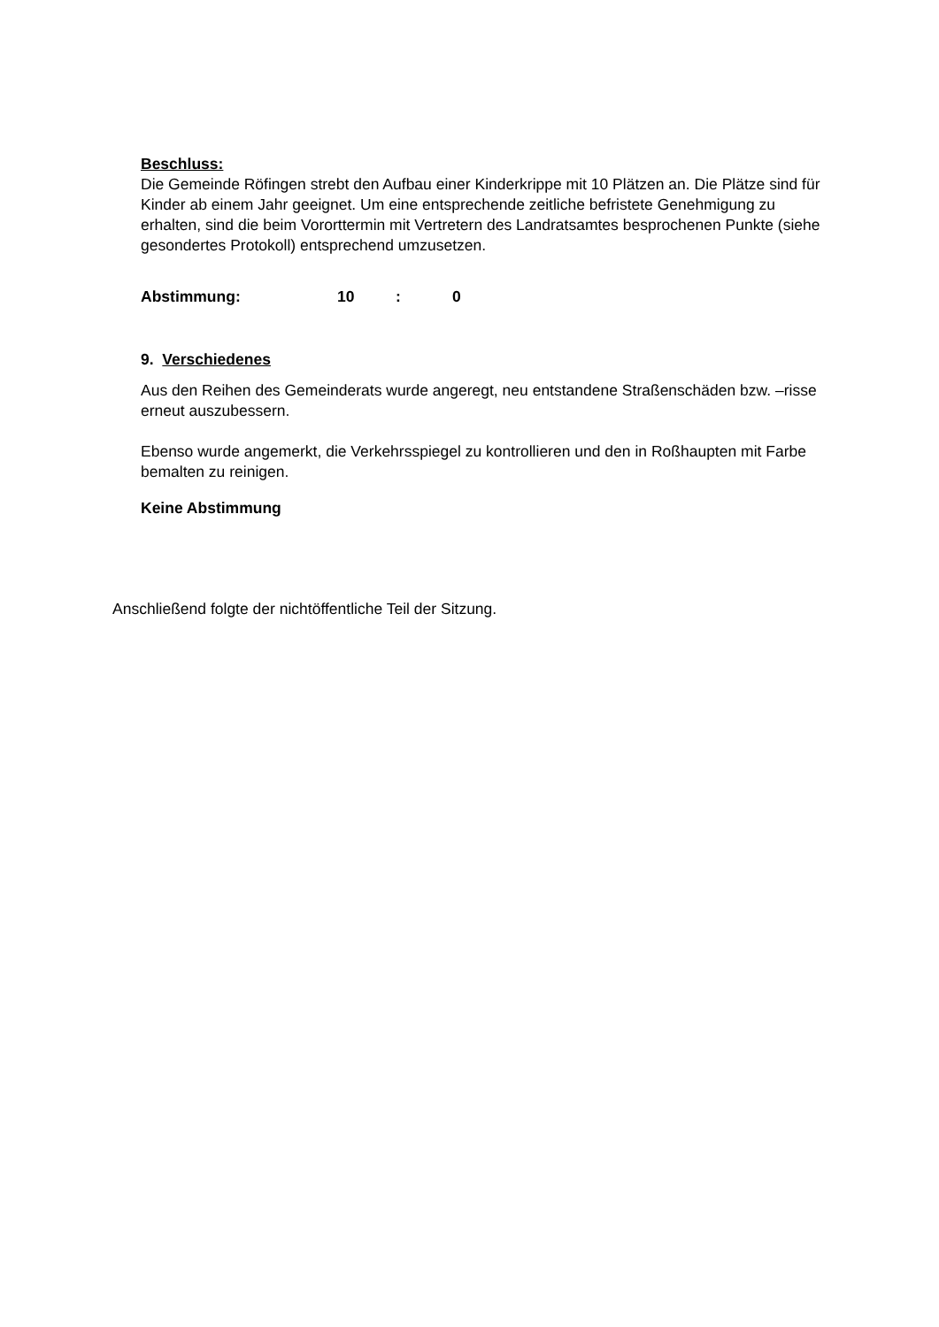Beschluss:
Die Gemeinde Röfingen strebt den Aufbau einer Kinderkrippe mit 10 Plätzen an. Die Plätze sind für Kinder ab einem Jahr geeignet. Um eine entsprechende zeitliche befristete Genehmigung zu erhalten, sind die beim Vororttermin mit Vertretern des Landratsamtes besprochenen Punkte (siehe gesondertes Protokoll) entsprechend umzusetzen.
Abstimmung: 10: 0
9. Verschiedenes
Aus den Reihen des Gemeinderats wurde angeregt, neu entstandene Straßenschäden bzw. –risse erneut auszubessern.
Ebenso wurde angemerkt, die Verkehrsspiegel zu kontrollieren und den in Roßhaupten mit Farbe bemalten zu reinigen.
Keine Abstimmung
Anschließend folgte der nichtöffentliche Teil der Sitzung.